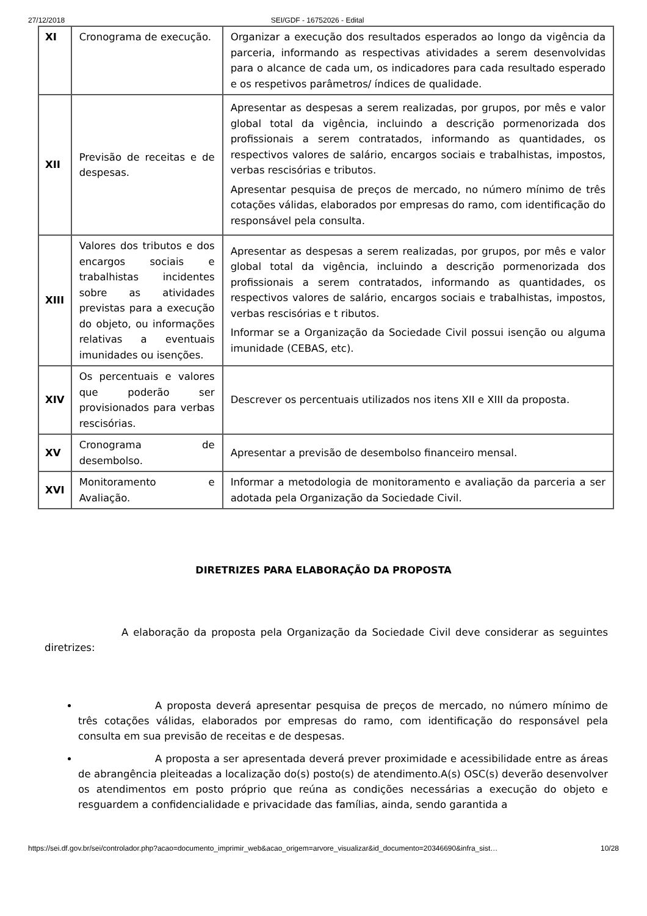27/12/2018 SEI/GDF - 16752026 - Edital
| XI | Cronograma de execução. | Organizar a execução dos resultados esperados ao longo da vigência da parceria, informando as respectivas atividades a serem desenvolvidas para o alcance de cada um, os indicadores para cada resultado esperado e os respetivos parâmetros/ índices de qualidade. |
| XII | Previsão de receitas e de despesas. | Apresentar as despesas a serem realizadas, por grupos, por mês e valor global total da vigência, incluindo a descrição pormenorizada dos profissionais a serem contratados, informando as quantidades, os respectivos valores de salário, encargos sociais e trabalhistas, impostos, verbas rescisórias e tributos. Apresentar pesquisa de preços de mercado, no número mínimo de três cotações válidas, elaborados por empresas do ramo, com identificação do responsável pela consulta. |
| XIII | Valores dos tributos e dos encargos sociais e trabalhistas incidentes sobre as atividades previstas para a execução do objeto, ou informações relativas a eventuais imunidades ou isenções. | Apresentar as despesas a serem realizadas, por grupos, por mês e valor global total da vigência, incluindo a descrição pormenorizada dos profissionais a serem contratados, informando as quantidades, os respectivos valores de salário, encargos sociais e trabalhistas, impostos, verbas rescisórias e t ributos. Informar se a Organização da Sociedade Civil possui isenção ou alguma imunidade (CEBAS, etc). |
| XIV | Os percentuais e valores que poderão ser provisionados para verbas rescisórias. | Descrever os percentuais utilizados nos itens XII e XIII da proposta. |
| XV | Cronograma de desembolso. | Apresentar a previsão de desembolso financeiro mensal. |
| XVI | Monitoramento e Avaliação. | Informar a metodologia de monitoramento e avaliação da parceria a ser adotada pela Organização da Sociedade Civil. |
DIRETRIZES PARA ELABORAÇÃO DA PROPOSTA
A elaboração da proposta pela Organização da Sociedade Civil deve considerar as seguintes diretrizes:
A proposta deverá apresentar pesquisa de preços de mercado, no número mínimo de três cotações válidas, elaborados por empresas do ramo, com identificação do responsável pela consulta em sua previsão de receitas e de despesas.
A proposta a ser apresentada deverá prever proximidade e acessibilidade entre as áreas de abrangência pleiteadas a localização do(s) posto(s) de atendimento.A(s) OSC(s) deverão desenvolver os atendimentos em posto próprio que reúna as condições necessárias a execução do objeto e resguardem a confidencialidade e privacidade das famílias, ainda, sendo garantida a
https://sei.df.gov.br/sei/controlador.php?acao=documento_imprimir_web&acao_origem=arvore_visualizar&id_documento=20346690&infra_sist… 10/28